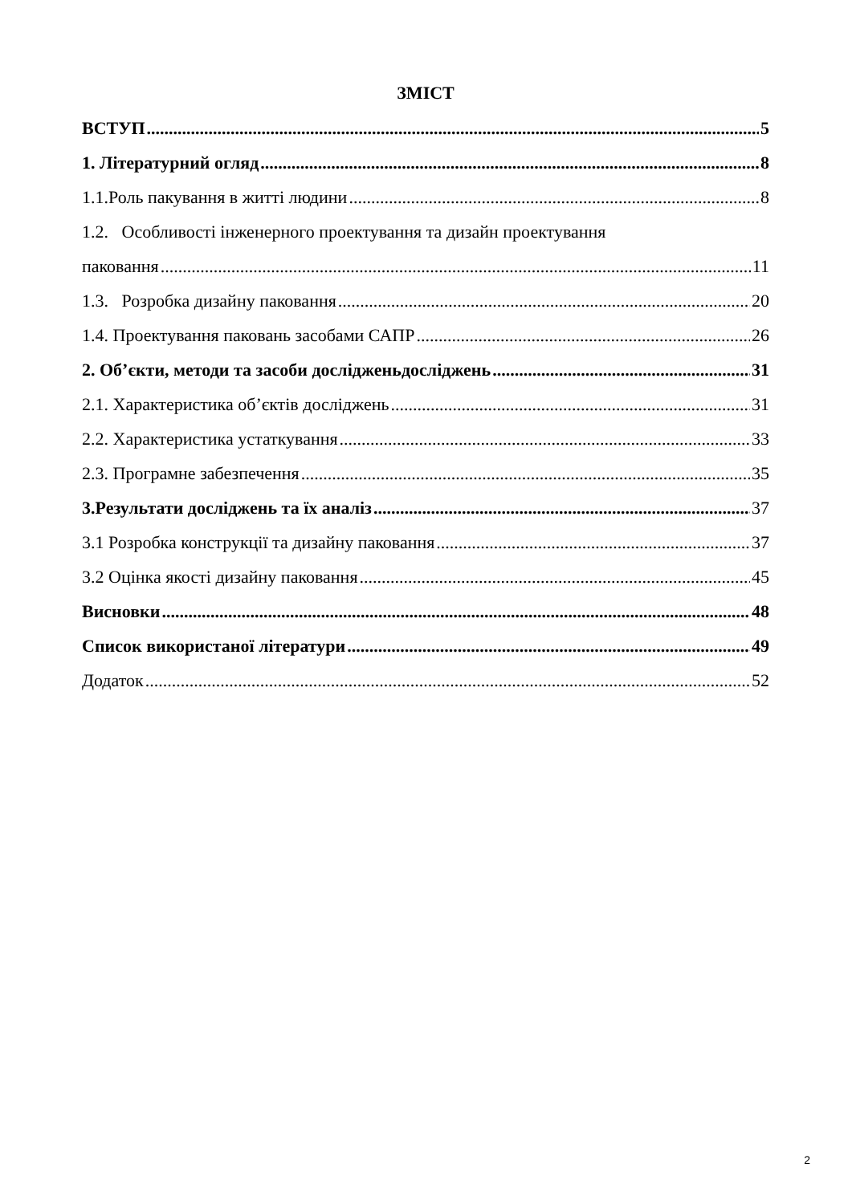ЗМІСТ
ВСТУП 5
1. Літературний огляд 8
1.1.Роль пакування в житті людини 8
1.2. Особливості інженерного проектування та дизайн проектування
паковання 11
1.3. Розробка дизайну паковання 20
1.4. Проектування паковань засобами САПР 26
2. Об’єкти, методи та засоби досліджeньдосліджень 31
2.1. Характеристика об’єктів досліджень 31
2.2. Характеристика устаткування 33
2.3. Програмне забезпечення 35
3.Результати досліджень та їх аналіз 37
3.1 Розробка конструкції та дизайну паковання 37
3.2 Оцінка якості дизайну паковання 45
Висновки 48
Список використаної літератури 49
Додаток 52
2